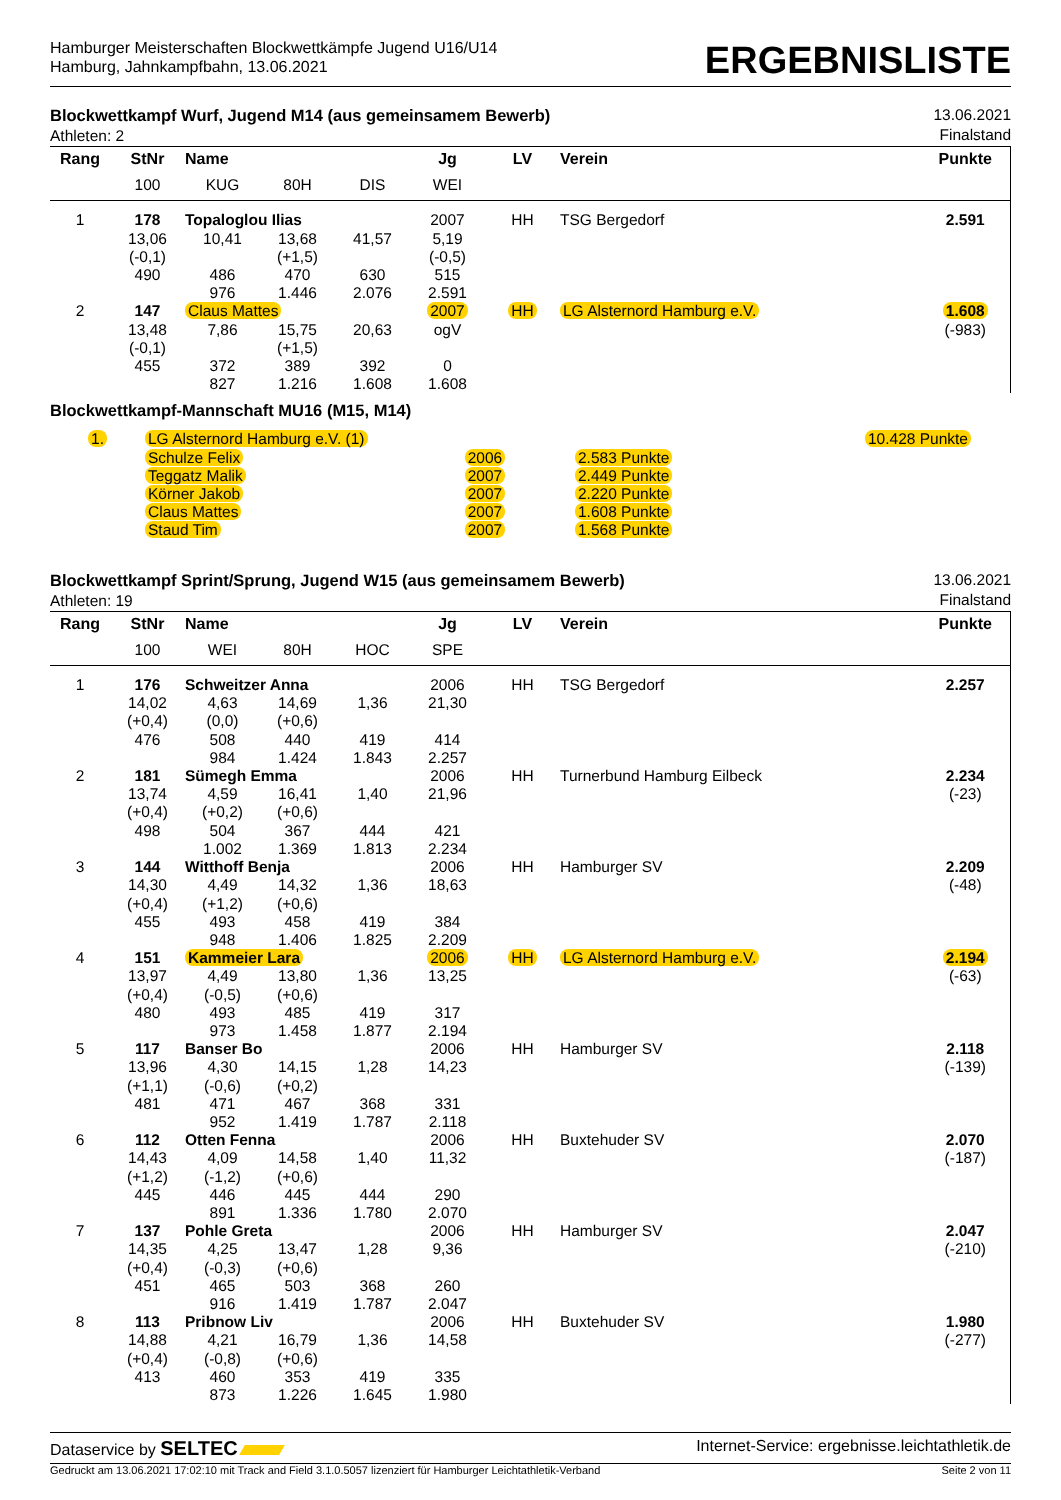Hamburger Meisterschaften Blockwettkämpfe Jugend U16/U14
Hamburg, Jahnkampfbahn, 13.06.2021
ERGEBNISLISTE
Blockwettkampf Wurf, Jugend M14 (aus gemeinsamem Bewerb)
Athleten: 2
13.06.2021
Finalstand
| Rang | StNr | Name | | | Jg | LV | Verein | Punkte |
| --- | --- | --- | --- | --- | --- | --- | --- | --- |
| | 100 | KUG | 80H | DIS | WEI | | | |
| 1 | 178 | Topaloglou Ilias | | | 2007 | HH | TSG Bergedorf | 2.591 |
| | 13,06 | 10,41 | 13,68 | 41,57 | 5,19 | | | |
| | (-0,1) | | (+1,5) | | (-0,5) | | | |
| | 490 | 486 | 470 | 630 | 515 | | | |
| | | 976 | 1.446 | 2.076 | 2.591 | | | |
| 2 | 147 | Claus Mattes | | | 2007 | HH | LG Alsternord Hamburg e.V. | 1.608 |
| | 13,48 | 7,86 | 15,75 | 20,63 | ogV | | | (-983) |
| | (-0,1) | | (+1,5) | | | | | |
| | 455 | 372 | 389 | 392 | 0 | | | |
| | | 827 | 1.216 | 1.608 | 1.608 | | | |
Blockwettkampf-Mannschaft MU16 (M15, M14)
| 1. | LG Alsternord Hamburg e.V. (1) | | | 10.428 Punkte |
| | Schulze Felix | 2006 | 2.583 Punkte | |
| | Teggatz Malik | 2007 | 2.449 Punkte | |
| | Körner Jakob | 2007 | 2.220 Punkte | |
| | Claus Mattes | 2007 | 1.608 Punkte | |
| | Staud Tim | 2007 | 1.568 Punkte | |
Blockwettkampf Sprint/Sprung, Jugend W15 (aus gemeinsamem Bewerb)
Athleten: 19
13.06.2021
Finalstand
| Rang | StNr | Name | | | Jg | LV | Verein | Punkte |
| --- | --- | --- | --- | --- | --- | --- | --- | --- |
| | 100 | WEI | 80H | HOC | SPE | | | |
| 1 | 176 | Schweitzer Anna | | | 2006 | HH | TSG Bergedorf | 2.257 |
| | 14,02 | 4,63 | 14,69 | 1,36 | 21,30 | | | |
| | (+0,4) | (0,0) | (+0,6) | | | | | |
| | 476 | 508 | 440 | 419 | 414 | | | |
| | | 984 | 1.424 | 1.843 | 2.257 | | | |
| 2 | 181 | Sümegh Emma | | | 2006 | HH | Turnerbund Hamburg Eilbeck | 2.234 |
| | 13,74 | 4,59 | 16,41 | 1,40 | 21,96 | | | (-23) |
| | (+0,4) | (+0,2) | (+0,6) | | | | | |
| | 498 | 504 | 367 | 444 | 421 | | | |
| | | 1.002 | 1.369 | 1.813 | 2.234 | | | |
| 3 | 144 | Witthoff Benja | | | 2006 | HH | Hamburger SV | 2.209 |
| | 14,30 | 4,49 | 14,32 | 1,36 | 18,63 | | | (-48) |
| | (+0,4) | (+1,2) | (+0,6) | | | | | |
| | 455 | 493 | 458 | 419 | 384 | | | |
| | | 948 | 1.406 | 1.825 | 2.209 | | | |
| 4 | 151 | Kammeier Lara | | | 2006 | HH | LG Alsternord Hamburg e.V. | 2.194 |
| | 13,97 | 4,49 | 13,80 | 1,36 | 13,25 | | | (-63) |
| | (+0,4) | (-0,5) | (+0,6) | | | | | |
| | 480 | 493 | 485 | 419 | 317 | | | |
| | | 973 | 1.458 | 1.877 | 2.194 | | | |
| 5 | 117 | Banser Bo | | | 2006 | HH | Hamburger SV | 2.118 |
| | 13,96 | 4,30 | 14,15 | 1,28 | 14,23 | | | (-139) |
| | (+1,1) | (-0,6) | (+0,2) | | | | | |
| | 481 | 471 | 467 | 368 | 331 | | | |
| | | 952 | 1.419 | 1.787 | 2.118 | | | |
| 6 | 112 | Otten Fenna | | | 2006 | HH | Buxtehuder SV | 2.070 |
| | 14,43 | 4,09 | 14,58 | 1,40 | 11,32 | | | (-187) |
| | (+1,2) | (-1,2) | (+0,6) | | | | | |
| | 445 | 446 | 445 | 444 | 290 | | | |
| | | 891 | 1.336 | 1.780 | 2.070 | | | |
| 7 | 137 | Pohle Greta | | | 2006 | HH | Hamburger SV | 2.047 |
| | 14,35 | 4,25 | 13,47 | 1,28 | 9,36 | | | (-210) |
| | (+0,4) | (-0,3) | (+0,6) | | | | | |
| | 451 | 465 | 503 | 368 | 260 | | | |
| | | 916 | 1.419 | 1.787 | 2.047 | | | |
| 8 | 113 | Pribnow Liv | | | 2006 | HH | Buxtehuder SV | 1.980 |
| | 14,88 | 4,21 | 16,79 | 1,36 | 14,58 | | | (-277) |
| | (+0,4) | (-0,8) | (+0,6) | | | | | |
| | 413 | 460 | 353 | 419 | 335 | | | |
| | | 873 | 1.226 | 1.645 | 1.980 | | | |
Dataservice by SELTEC
Internet-Service: ergebnisse.leichtathletik.de
Gedruckt am 13.06.2021 17:02:10 mit Track and Field 3.1.0.5057 lizenziert für Hamburger Leichtathletik-Verband
Seite 2 von 11